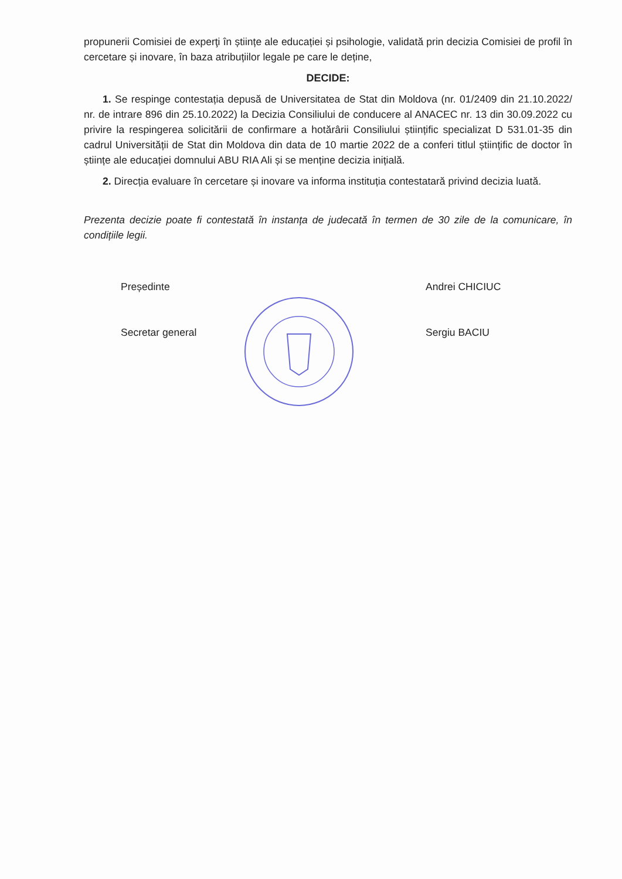propunerii Comisiei de experţi în științe ale educației și psihologie, validată prin decizia Comisiei de profil în cercetare și inovare, în baza atribuțiilor legale pe care le deține,
DECIDE:
1. Se respinge contestația depusă de Universitatea de Stat din Moldova (nr. 01/2409 din 21.10.2022/ nr. de intrare 896 din 25.10.2022) la Decizia Consiliului de conducere al ANACEC nr. 13 din 30.09.2022 cu privire la respingerea solicitării de confirmare a hotărârii Consiliului științific specializat D 531.01-35 din cadrul Universității de Stat din Moldova din data de 10 martie 2022 de a conferi titlul științific de doctor în științe ale educației domnului ABU RIA Ali și se menține decizia inițială.
2. Direcția evaluare în cercetare și inovare va informa instituția contestatară privind decizia luată.
Prezenta decizie poate fi contestată în instanța de judecată în termen de 30 zile de la comunicare, în condițiile legii.
Președinte
Secretar general
Andrei CHICIUC
Sergiu BACIU